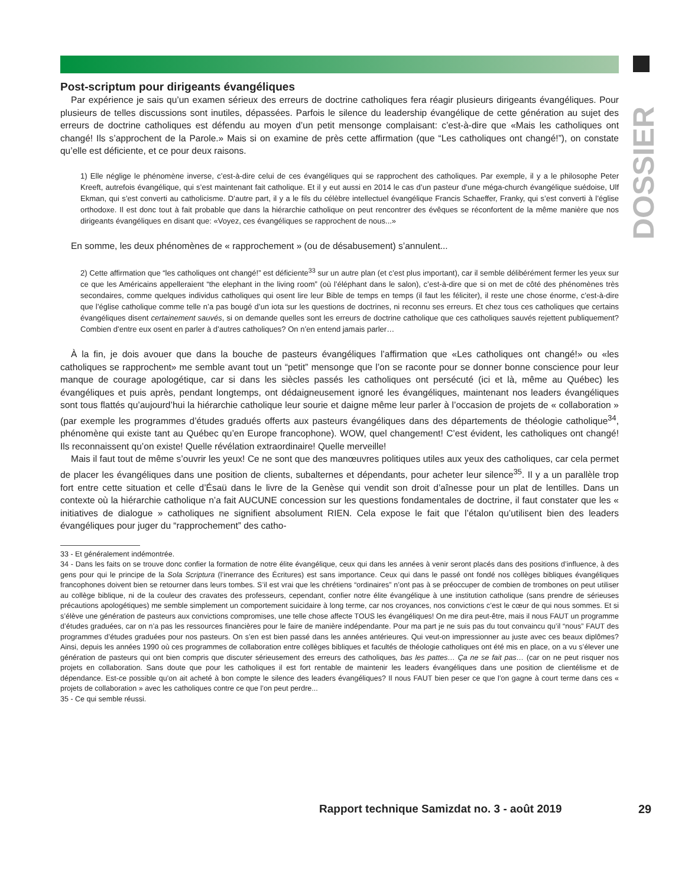DOSSIER
Post-scriptum pour dirigeants évangéliques
Par expérience je sais qu’un examen sérieux des erreurs de doctrine catholiques fera réagir plusieurs dirigeants évangéliques. Pour plusieurs de telles discussions sont inutiles, dépassées. Parfois le silence du leadership évangélique de cette génération au sujet des erreurs de doctrine catholiques est défendu au moyen d’un petit mensonge complaisant: c’est-à-dire que «Mais les catholiques ont changé! Ils s’approchent de la Parole.» Mais si on examine de près cette affirmation (que “Les catholiques ont changé!”), on constate qu’elle est déficiente, et ce pour deux raisons.
1) Elle néglige le phénomène inverse, c’est-à-dire celui de ces évangéliques qui se rapprochent des catholiques. Par exemple, il y a le philosophe Peter Kreeft, autrefois évangélique, qui s’est maintenant fait catholique. Et il y eut aussi en 2014 le cas d’un pasteur d’une méga-church évangélique suédoise, Ulf Ekman, qui s’est converti au catholicisme. D’autre part, il y a le fils du célèbre intellectuel évangélique Francis Schaeffer, Franky, qui s’est converti à l’église orthodoxe. Il est donc tout à fait probable que dans la hiérarchie catholique on peut rencontrer des évêques se réconfortent de la même manière que nos dirigeants évangéliques en disant que: «Voyez, ces évangéliques se rapprochent de nous...»
En somme, les deux phénomènes de « rapprochement » (ou de désabusement) s’annulent...
2) Cette affirmation que “les catholiques ont changé!” est déficiente<sup>33</sup> sur un autre plan (et c’est plus important), car il semble délibérément fermer les yeux sur ce que les Américains appelleraient “the elephant in the living room” (où l’éléphant dans le salon), c’est-à-dire que si on met de côté des phénomènes très secondaires, comme quelques individus catholiques qui osent lire leur Bible de temps en temps (il faut les féliciter), il reste une chose énorme, c’est-à-dire que l’église catholique comme telle n’a pas bougé d’un iota sur les questions de doctrines, ni reconnu ses erreurs. Et chez tous ces catholiques que certains évangéliques disent certainement sauvés, si on demande quelles sont les erreurs de doctrine catholique que ces catholiques sauvés rejettent publiquement? Combien d’entre eux osent en parler à d’autres catholiques? On n’en entend jamais parler…
À la fin, je dois avouer que dans la bouche de pasteurs évangéliques l’affirmation que «Les catholiques ont changé!» ou «les catholiques se rapprochent» me semble avant tout un “petit” mensonge que l’on se raconte pour se donner bonne conscience pour leur manque de courage apologétique, car si dans les siècles passés les catholiques ont persécuté (ici et là, même au Québec) les évangéliques et puis après, pendant longtemps, ont dédaigneusement ignoré les évangéliques, maintenant nos leaders évangéliques sont tous flattés qu’aujourd’hui la hiérarchie catholique leur sourie et daigne même leur parler à l’occasion de projets de « collaboration » (par exemple les programmes d’études gradués offerts aux pasteurs évangéliques dans des départements de théologie catholique<sup>34</sup>, phénomène qui existe tant au Québec qu’en Europe francophone). WOW, quel changement! C’est évident, les catholiques ont changé! Ils reconnaissent qu’on existe! Quelle révélation extraordinaire! Quelle merveille!
Mais il faut tout de même s’ouvrir les yeux! Ce ne sont que des manœuvres politiques utiles aux yeux des catholiques, car cela permet de placer les évangéliques dans une position de clients, subalternes et dépendants, pour acheter leur silence<sup>35</sup>. Il y a un parallèle trop fort entre cette situation et celle d’Ésaü dans le livre de la Genèse qui vendit son droit d’aînesse pour un plat de lentilles. Dans un contexte où la hiérarchie catholique n’a fait AUCUNE concession sur les questions fondamentales de doctrine, il faut constater que les « initiatives de dialogue » catholiques ne signifient absolument RIEN. Cela expose le fait que l’étalon qu’utilisent bien des leaders évangéliques pour juger du “rapprochement” des catho-
33 - Et généralement indémontrée.
34 - Dans les faits on se trouve donc confier la formation de notre élite évangélique, ceux qui dans les années à venir seront placés dans des positions d’influence, à des gens pour qui le principe de la Sola Scriptura (l’inerrance des Écritures) est sans importance. Ceux qui dans le passé ont fondé nos collèges bibliques évangéliques francophones doivent bien se retourner dans leurs tombes. S’il est vrai que les chrétiens “ordinaires” n’ont pas à se préoccuper de combien de trombones on peut utiliser au collège biblique, ni de la couleur des cravates des professeurs, cependant, confier notre élite évangélique à une institution catholique (sans prendre de sérieuses précautions apologétiques) me semble simplement un comportement suicidaire à long terme, car nos croyances, nos convictions c’est le cœur de qui nous sommes. Et si s’élève une génération de pasteurs aux convictions compromises, une telle chose affecte TOUS les évangéliques! On me dira peut-être, mais il nous FAUT un programme d’études graduées, car on n’a pas les ressources financières pour le faire de manière indépendante. Pour ma part je ne suis pas du tout convaincu qu’il “nous” FAUT des programmes d’études graduées pour nos pasteurs. On s’en est bien passé dans les années antérieures. Qui veut-on impressionner au juste avec ces beaux diplômes? Ainsi, depuis les années 1990 où ces programmes de collaboration entre collèges bibliques et facultés de théologie catholiques ont été mis en place, on a vu s’élever une génération de pasteurs qui ont bien compris que discuter sérieusement des erreurs des catholiques, bas les pattes… Ça ne se fait pas… (car on ne peut risquer nos projets en collaboration. Sans doute que pour les catholiques il est fort rentable de maintenir les leaders évangéliques dans une position de clientélisme et de dépendance. Est-ce possible qu’on ait acheté à bon compte le silence des leaders évangéliques? Il nous FAUT bien peser ce que l’on gagne à court terme dans ces « projets de collaboration » avec les catholiques contre ce que l’on peut perdre...
35 - Ce qui semble réussi.
Rapport technique Samizdat no. 3 - août 2019
29